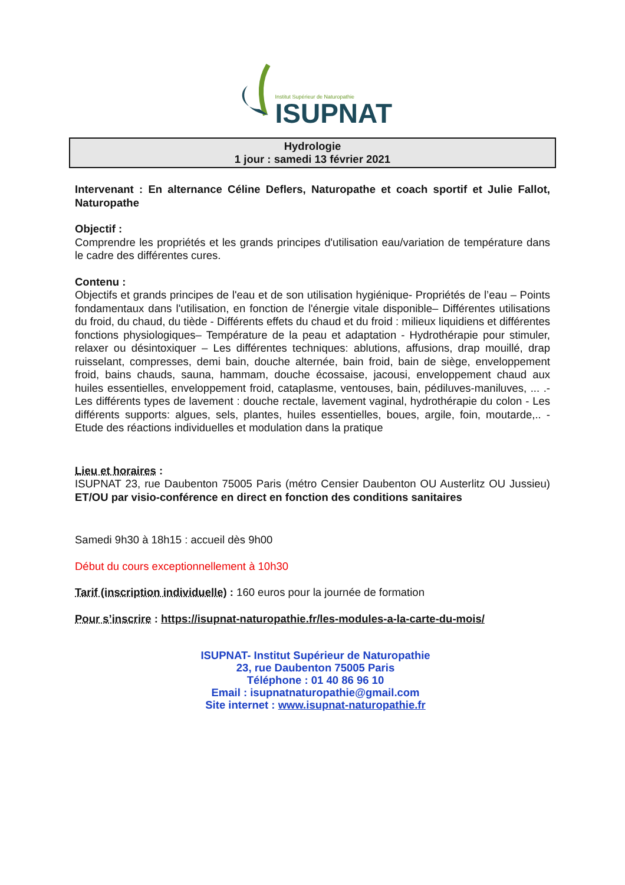Institut Supérieur de Naturopathie
ISUPNAT
Hydrologie
1 jour : samedi 13 février 2021
Intervenant : En alternance Céline Deflers, Naturopathe et coach sportif et Julie Fallot, Naturopathe
Objectif :
Comprendre les propriétés et les grands principes d'utilisation eau/variation de température dans le cadre des différentes cures.
Contenu :
Objectifs et grands principes de l'eau et de son utilisation hygiénique- Propriétés de l’eau – Points fondamentaux dans l'utilisation, en fonction de l'énergie vitale disponible– Différentes utilisations du froid, du chaud, du tiède - Différents effets du chaud et du froid : milieux liquidiens et différentes fonctions physiologiques– Température de la peau et adaptation - Hydrothérapie pour stimuler, relaxer ou désintoxiquer – Les différentes techniques: ablutions, affusions, drap mouillé, drap ruisselant, compresses, demi bain, douche alternée, bain froid, bain de siège, enveloppement froid, bains chauds, sauna, hammam, douche écossaise, jacousi, enveloppement chaud aux huiles essentielles, enveloppement froid, cataplasme, ventouses, bain, pédiluves-maniluves, ... .- Les différents types de lavement : douche rectale, lavement vaginal, hydrothérapie du colon - Les différents supports: algues, sels, plantes, huiles essentielles, boues, argile, foin, moutarde,.. - Etude des réactions individuelles et modulation dans la pratique
Lieu et horaires :
ISUPNAT 23, rue Daubenton 75005 Paris (métro Censier Daubenton OU Austerlitz OU Jussieu) ET/OU par visio-conférence en direct en fonction des conditions sanitaires
Samedi 9h30 à 18h15 : accueil dès 9h00
Début du cours exceptionnellement à 10h30
Tarif (inscription individuelle) : 160 euros pour la journée de formation
Pour s’inscrire : https://isupnat-naturopathie.fr/les-modules-a-la-carte-du-mois/
ISUPNAT- Institut Supérieur de Naturopathie
23, rue Daubenton 75005 Paris
Téléphone : 01 40 86 96 10
Email : isupnatnaturopathie@gmail.com
Site internet : www.isupnat-naturopathie.fr